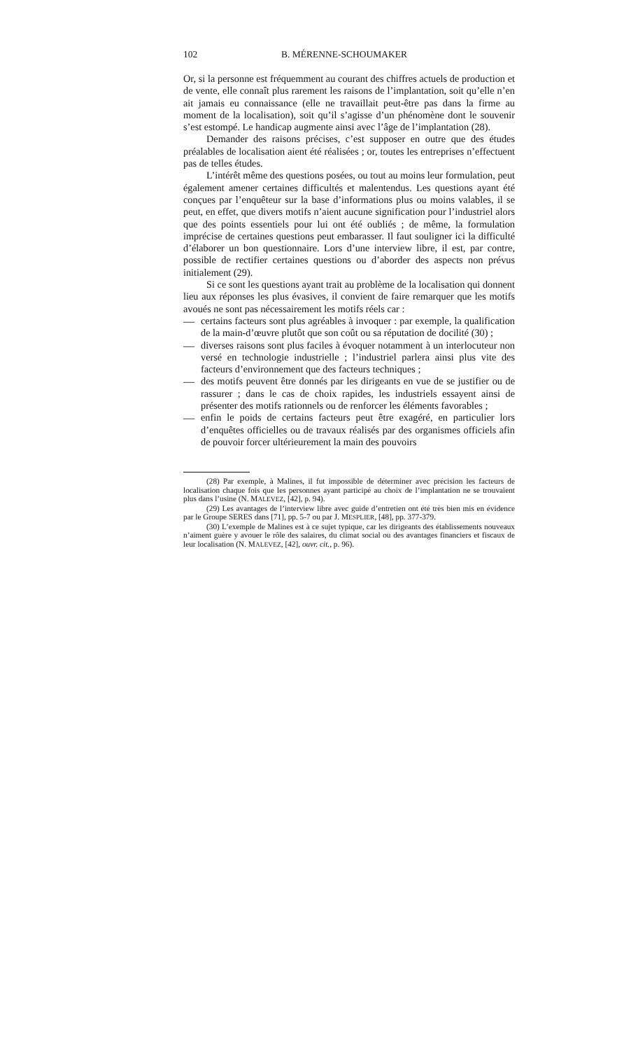102 B. MÉRENNE-SCHOUMAKER
Or, si la personne est fréquemment au courant des chiffres actuels de production et de vente, elle connaît plus rarement les raisons de l’implantation, soit qu’elle n’en ait jamais eu connaissance (elle ne travaillait peut-être pas dans la firme au moment de la localisation), soit qu’il s’agisse d’un phénomène dont le souvenir s’est estompé. Le handicap augmente ainsi avec l’âge de l’implantation (28).
Demander des raisons précises, c’est supposer en outre que des études préalables de localisation aient été réalisées ; or, toutes les entreprises n’effectuent pas de telles études.
L’intérêt même des questions posées, ou tout au moins leur formulation, peut également amener certaines difficultés et malentendus. Les questions ayant été conçues par l’enquêteur sur la base d’informations plus ou moins valables, il se peut, en effet, que divers motifs n’aient aucune signification pour l’industriel alors que des points essentiels pour lui ont été oubliés ; de même, la formulation imprécise de certaines questions peut embarasser. Il faut souligner ici la difficulté d’élaborer un bon questionnaire. Lors d’une interview libre, il est, par contre, possible de rectifier certaines questions ou d’aborder des aspects non prévus initialement (29).
Si ce sont les questions ayant trait au problème de la localisation qui donnent lieu aux réponses les plus évasives, il convient de faire remarquer que les motifs avoués ne sont pas nécessairement les motifs réels car :
—
certains facteurs sont plus agréables à invoquer : par exemple, la qualification de la main-d’œuvre plutôt que son coût ou sa réputation de docilité (30) ;
—
diverses raisons sont plus faciles à évoquer notamment à un interlocuteur non versé en technologie industrielle ; l’industriel parlera ainsi plus vite des facteurs d’environnement que des facteurs techniques ;
—
des motifs peuvent être donnés par les dirigeants en vue de se justifier ou de rassurer ; dans le cas de choix rapides, les industriels essayent ainsi de présenter des motifs rationnels ou de renforcer les éléments favorables ;
—
enfin le poids de certains facteurs peut être exagéré, en particulier lors d’enquêtes officielles ou de travaux réalisés par des organismes officiels afin de pouvoir forcer ultérieurement la main des pouvoirs
(28) Par exemple, à Malines, il fut impossible de déterminer avec précision les facteurs de localisation chaque fois que les personnes ayant participé au choix de l’implantation ne se trouvaient plus dans l’usine (N. MALEVEZ, [42], p. 94).
(29) Les avantages de l’interview libre avec guide d’entretien ont été très bien mis en évidence par le Groupe SERES dans [71], pp. 5-7 ou par J. MESPLIER, [48], pp. 377-379.
(30) L’exemple de Malines est à ce sujet typique, car les dirigeants des établissements nouveaux n’aiment guère y avouer le rôle des salaires, du climat social ou des avantages financiers et fiscaux de leur localisation (N. MALEVEZ, [42], ouvr. cit., p. 96).